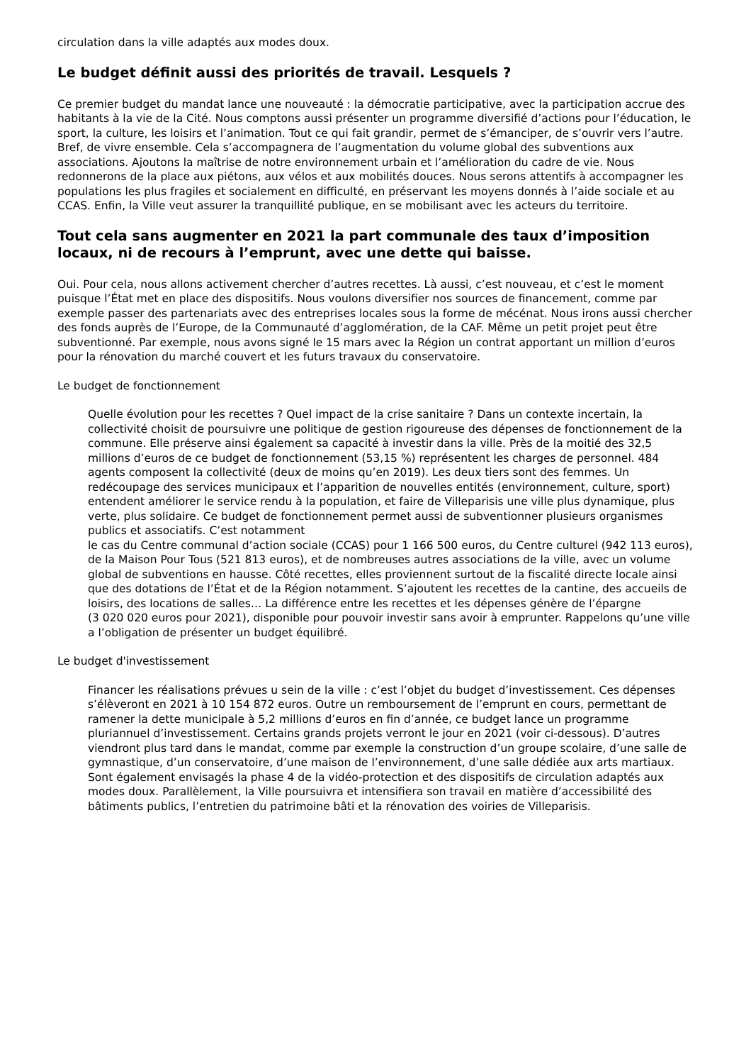circulation dans la ville adaptés aux modes doux.
Le budget définit aussi des priorités de travail. Lesquels ?
Ce premier budget du mandat lance une nouveauté : la démocratie participative, avec la participation accrue des habitants à la vie de la Cité. Nous comptons aussi présenter un programme diversifié d’actions pour l’éducation, le sport, la culture, les loisirs et l’animation. Tout ce qui fait grandir, permet de s’émanciper, de s’ouvrir vers l’autre. Bref, de vivre ensemble. Cela s’accompagnera de l’augmentation du volume global des subventions aux associations. Ajoutons la maîtrise de notre environnement urbain et l’amélioration du cadre de vie. Nous redonnerons de la place aux piétons, aux vélos et aux mobilités douces. Nous serons attentifs à accompagner les populations les plus fragiles et socialement en difficulté, en préservant les moyens donnés à l’aide sociale et au CCAS. Enfin, la Ville veut assurer la tranquillité publique, en se mobilisant avec les acteurs du territoire.
Tout cela sans augmenter en 2021 la part communale des taux d’imposition locaux, ni de recours à l’emprunt, avec une dette qui baisse.
Oui. Pour cela, nous allons activement chercher d’autres recettes. Là aussi, c’est nouveau, et c’est le moment puisque l’État met en place des dispositifs. Nous voulons diversifier nos sources de financement, comme par exemple passer des partenariats avec des entreprises locales sous la forme de mécénat. Nous irons aussi chercher des fonds auprès de l’Europe, de la Communauté d’agglomération, de la CAF. Même un petit projet peut être subventionné. Par exemple, nous avons signé le 15 mars avec la Région un contrat apportant un million d’euros pour la rénovation du marché couvert et les futurs travaux du conservatoire.
Le budget de fonctionnement
Quelle évolution pour les recettes ? Quel impact de la crise sanitaire ? Dans un contexte incertain, la collectivité choisit de poursuivre une politique de gestion rigoureuse des dépenses de fonctionnement de la commune. Elle préserve ainsi également sa capacité à investir dans la ville. Près de la moitié des 32,5 millions d’euros de ce budget de fonctionnement (53,15 %) représentent les charges de personnel. 484 agents composent la collectivité (deux de moins qu’en 2019). Les deux tiers sont des femmes. Un redécoupage des services municipaux et l’apparition de nouvelles entités (environnement, culture, sport) entendent améliorer le service rendu à la population, et faire de Villeparisis une ville plus dynamique, plus verte, plus solidaire. Ce budget de fonctionnement permet aussi de subventionner plusieurs organismes publics et associatifs. C’est notamment
le cas du Centre communal d’action sociale (CCAS) pour 1 166 500 euros, du Centre culturel (942 113 euros), de la Maison Pour Tous (521 813 euros), et de nombreuses autres associations de la ville, avec un volume global de subventions en hausse. Côté recettes, elles proviennent surtout de la fiscalité directe locale ainsi que des dotations de l’État et de la Région notamment. S’ajoutent les recettes de la cantine, des accueils de loisirs, des locations de salles… La différence entre les recettes et les dépenses génère de l’épargne
(3 020 020 euros pour 2021), disponible pour pouvoir investir sans avoir à emprunter. Rappelons qu’une ville a l’obligation de présenter un budget équilibré.
Le budget d'investissement
Financer les réalisations prévues u sein de la ville : c’est l’objet du budget d’investissement. Ces dépenses s’élèveront en 2021 à 10 154 872 euros. Outre un remboursement de l’emprunt en cours, permettant de ramener la dette municipale à 5,2 millions d’euros en fin d’année, ce budget lance un programme pluriannuel d’investissement. Certains grands projets verront le jour en 2021 (voir ci-dessous). D’autres viendront plus tard dans le mandat, comme par exemple la construction d’un groupe scolaire, d’une salle de gymnastique, d’un conservatoire, d’une maison de l’environnement, d’une salle dédiée aux arts martiaux. Sont également envisagés la phase 4 de la vidéo-protection et des dispositifs de circulation adaptés aux modes doux. Parallèlement, la Ville poursuivra et intensifiera son travail en matière d’accessibilité des bâtiments publics, l’entretien du patrimoine bâti et la rénovation des voiries de Villeparisis.